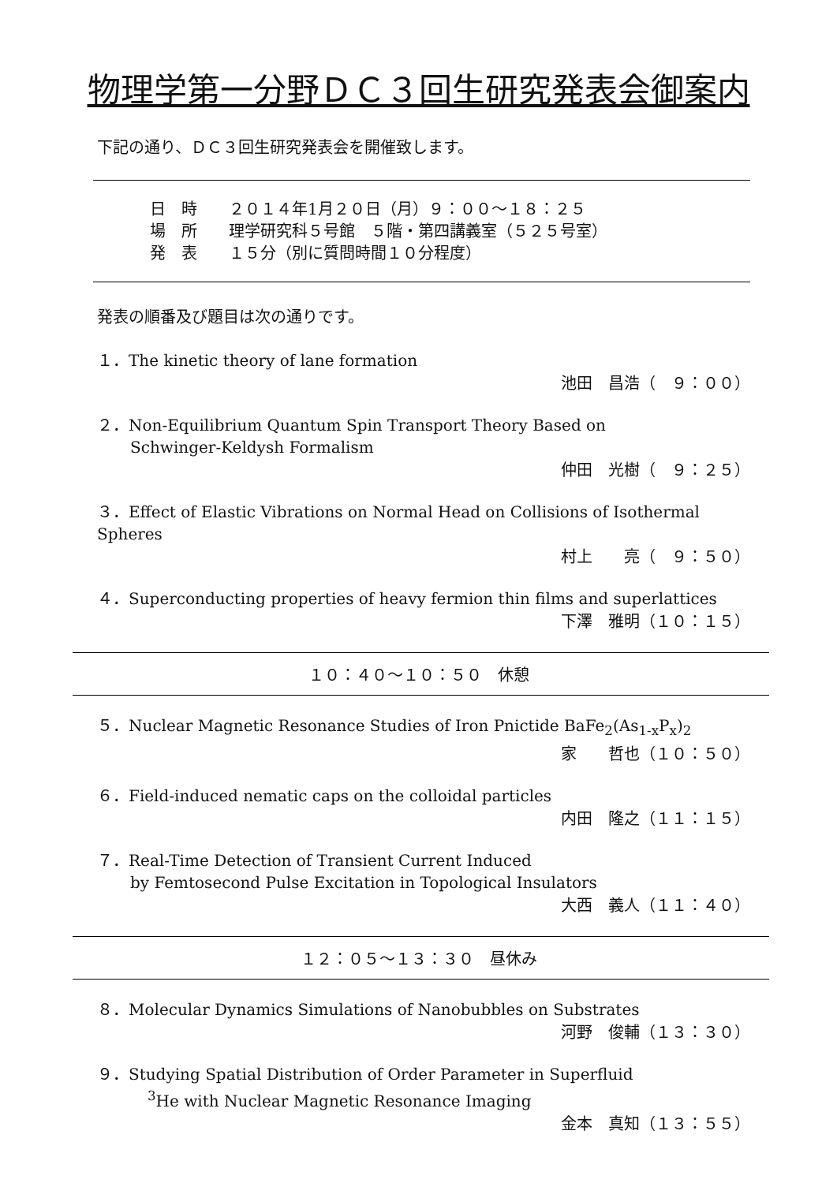物理学第一分野ＤＣ３回生研究発表会御案内
下記の通り、ＤＣ３回生研究発表会を開催致します。
日　時　　２０１４年1月２０日（月）９：００～１８：２５
場　所　　理学研究科５号館　５階・第四講義室（５２５号室）
発　表　　１５分（別に質問時間１０分程度）
発表の順番及び題目は次の通りです。
１．The kinetic theory of lane formation
池田　昌浩（　９：００）
２．Non-Equilibrium Quantum Spin Transport Theory Based on
Schwinger-Keldysh Formalism
仲田　光樹（　９：２５）
３．Effect of Elastic Vibrations on Normal Head on Collisions of Isothermal Spheres
村上　　亮（　９：５０）
４．Superconducting properties of heavy fermion thin films and superlattices
下澤　雅明（１０：１５）
１０：４０～１０：５０　休憩
５．Nuclear Magnetic Resonance Studies of Iron Pnictide BaFe<sub>2</sub>(As<sub>1-x</sub>P<sub>x</sub>)<sub>2</sub>
家　　哲也（１０：５０）
６．Field-induced nematic caps on the colloidal particles
内田　隆之（１１：１５）
７．Real-Time Detection of Transient Current Induced
by Femtosecond Pulse Excitation in Topological Insulators
大西　義人（１１：４０）
１２：０５～１３：３０　昼休み
８．Molecular Dynamics Simulations of Nanobubbles on Substrates
河野　俊輔（１３：３０）
９．Studying Spatial Distribution of Order Parameter in Superfluid
<sup>3</sup>He with Nuclear Magnetic Resonance Imaging
金本　真知（１３：５５）